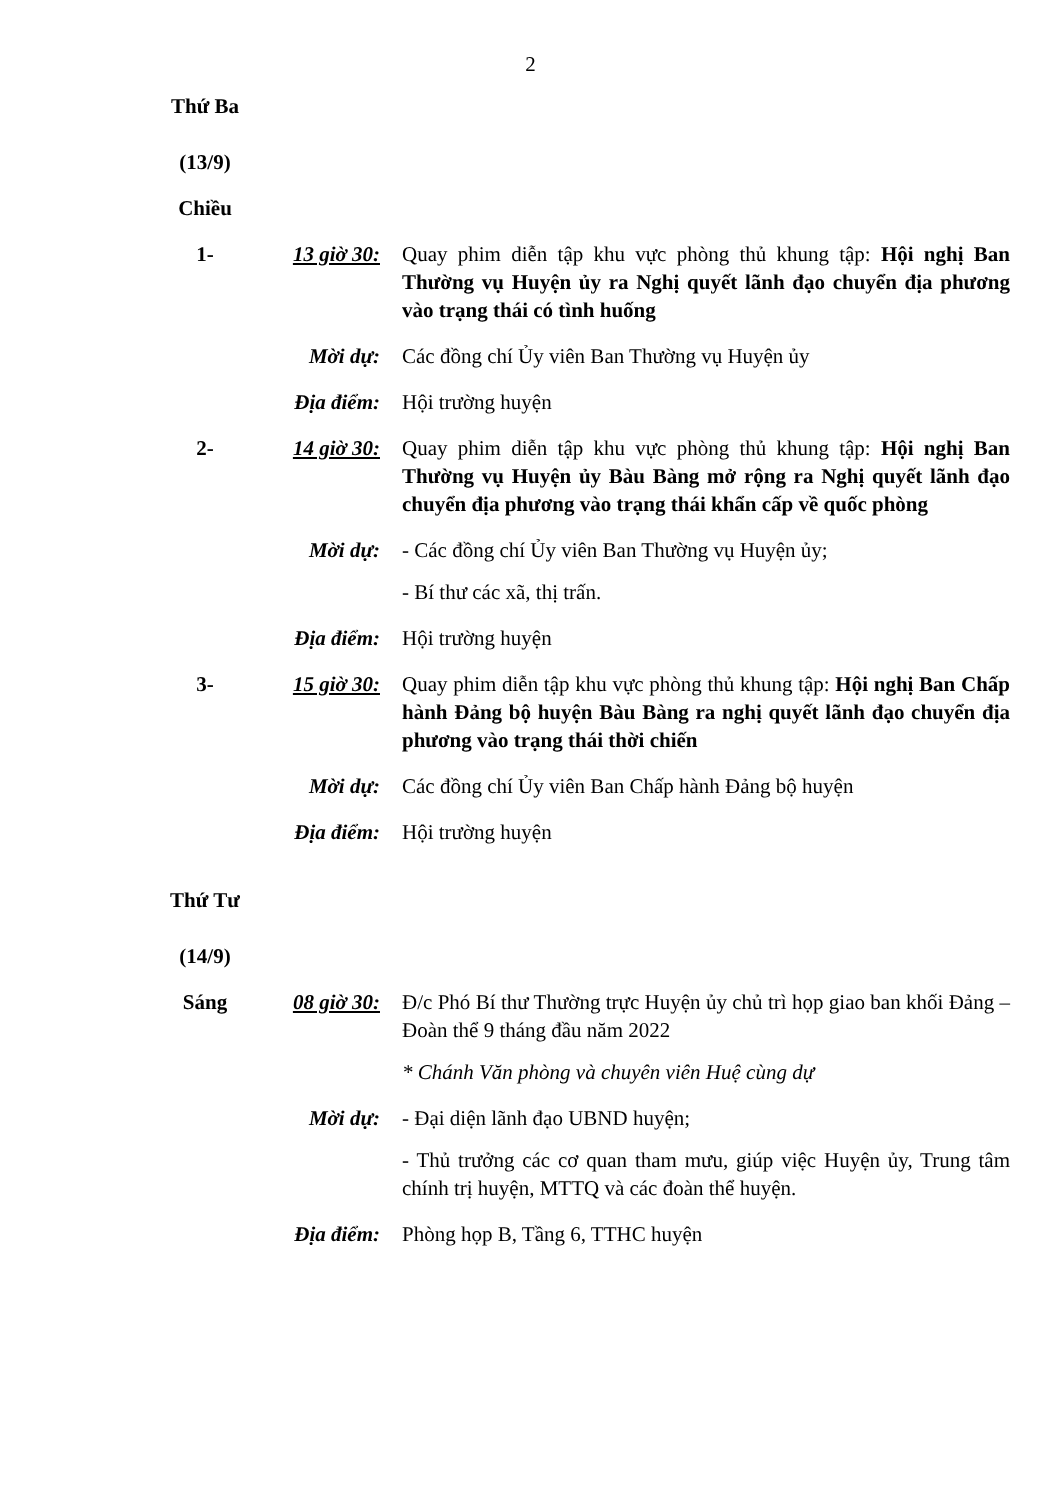2
| Thứ Ba (13/9) | | |
| Chiều | | |
| 1- | 13 giờ 30: | Quay phim diễn tập khu vực phòng thủ khung tập: Hội nghị Ban Thường vụ Huyện ủy ra Nghị quyết lãnh đạo chuyển địa phương vào trạng thái có tình huống |
| | Mời dự: | Các đồng chí Ủy viên Ban Thường vụ Huyện ủy |
| | Địa điểm: | Hội trường huyện |
| 2- | 14 giờ 30: | Quay phim diễn tập khu vực phòng thủ khung tập: Hội nghị Ban Thường vụ Huyện ủy Bàu Bàng mở rộng ra Nghị quyết lãnh đạo chuyển địa phương vào trạng thái khẩn cấp về quốc phòng |
| | Mời dự: | - Các đồng chí Ủy viên Ban Thường vụ Huyện ủy; - Bí thư các xã, thị trấn. |
| | Địa điểm: | Hội trường huyện |
| 3- | 15 giờ 30: | Quay phim diễn tập khu vực phòng thủ khung tập: Hội nghị Ban Chấp hành Đảng bộ huyện Bàu Bàng ra nghị quyết lãnh đạo chuyển địa phương vào trạng thái thời chiến |
| | Mời dự: | Các đồng chí Ủy viên Ban Chấp hành Đảng bộ huyện |
| | Địa điểm: | Hội trường huyện |
| Thứ Tư (14/9) | | |
| Sáng | 08 giờ 30: | Đ/c Phó Bí thư Thường trực Huyện ủy chủ trì họp giao ban khối Đảng – Đoàn thể 9 tháng đầu năm 2022 * Chánh Văn phòng và chuyên viên Huệ cùng dự |
| | Mời dự: | - Đại diện lãnh đạo UBND huyện; - Thủ trưởng các cơ quan tham mưu, giúp việc Huyện ủy, Trung tâm chính trị huyện, MTTQ và các đoàn thể huyện. |
| | Địa điểm: | Phòng họp B, Tầng 6, TTHC huyện |